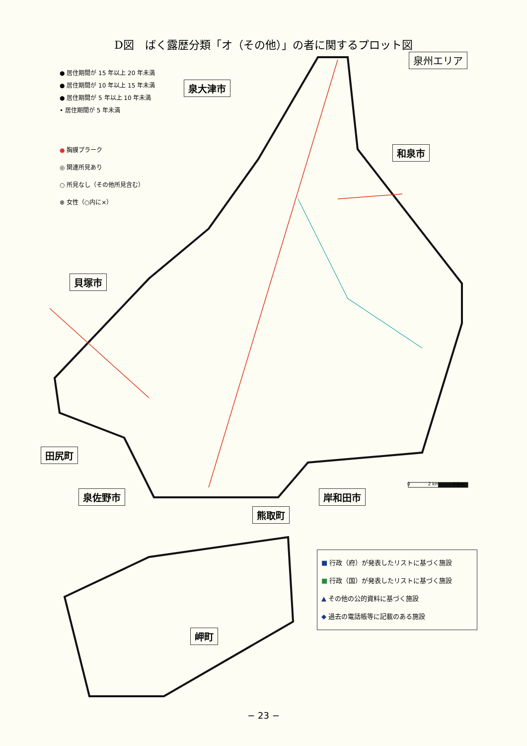D図　ばく露歴分類「オ（その他）」の者に関するプロット図
泉州エリア
● 居住期間が 15 年以上 20 年未満
● 居住期間が 10 年以上 15 年未満
● 居住期間が 5 年以上 10 年未満
• 居住期間が 5 年未満
● 胸膜プラーク
◎ 関連所見あり
○ 所見なし（その他所見含む）
⊗ 女性（○内に×）
泉大津市
和泉市
貝塚市
田尻町
泉佐野市
熊取町
岸和田市
岬町
0　　　　2 km　　　4 km
■ 行政（府）が発表したリストに基づく施設
■ 行政（国）が発表したリストに基づく施設
▲ その他の公的資料に基づく施設
◆ 過去の電話帳等に記載のある施設
− 23 −